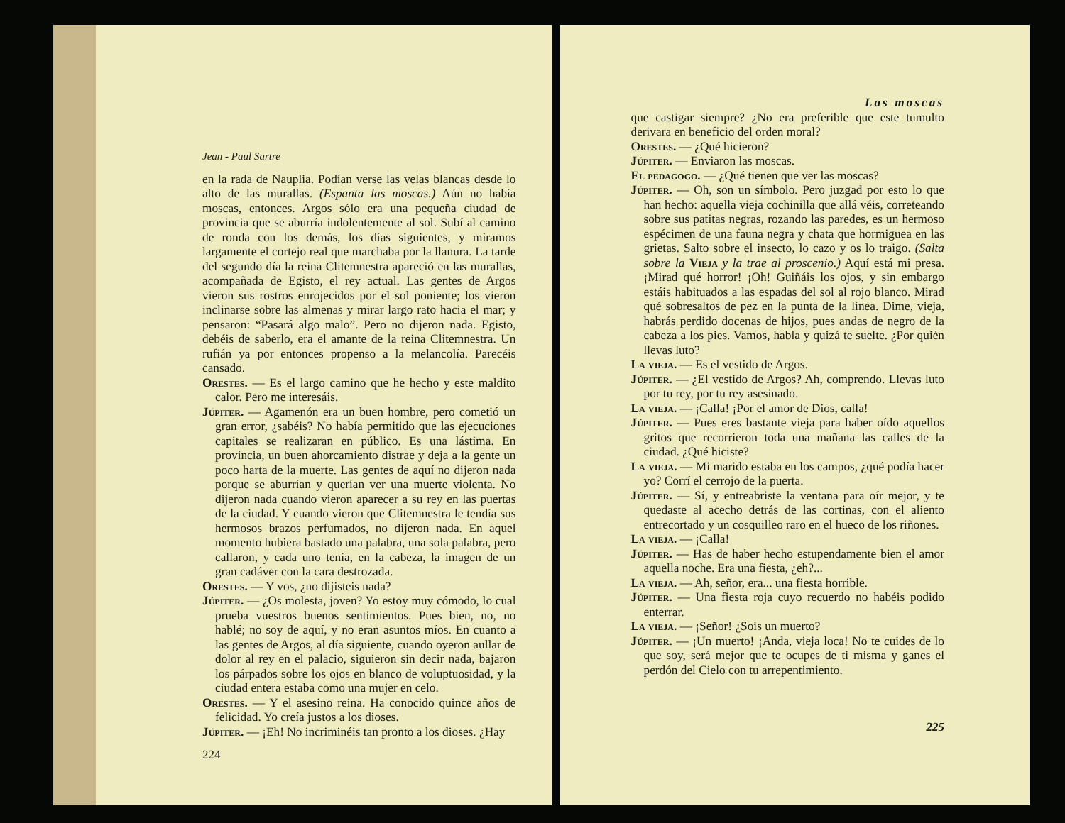Jean - Paul Sartre
en la rada de Nauplia. Podían verse las velas blancas desde lo alto de las murallas. (Espanta las moscas.) Aún no había moscas, entonces. Argos sólo era una pequeña ciudad de provincia que se aburría indolentemente al sol. Subí al camino de ronda con los demás, los días siguientes, y miramos largamente el cortejo real que marchaba por la llanura. La tarde del segundo día la reina Clitemnestra apareció en las murallas, acompañada de Egisto, el rey actual. Las gentes de Argos vieron sus rostros enrojecidos por el sol poniente; los vieron inclinarse sobre las almenas y mirar largo rato hacia el mar; y pensaron: “Pasará algo malo”. Pero no dijeron nada. Egisto, debéis de saberlo, era el amante de la reina Clitemnestra. Un rufián ya por entonces propenso a la melancolía. Parecéis cansado.
Orestes. — Es el largo camino que he hecho y este maldito calor. Pero me interesáis.
Júpiter. — Agamenón era un buen hombre, pero cometió un gran error, ¿sabéis? No había permitido que las ejecuciones capitales se realizaran en público. Es una lástima. En provincia, un buen ahorcamiento distrae y deja a la gente un poco harta de la muerte. Las gentes de aquí no dijeron nada porque se aburrían y querían ver una muerte violenta. No dijeron nada cuando vieron aparecer a su rey en las puertas de la ciudad. Y cuando vieron que Clitemnestra le tendía sus hermosos brazos perfumados, no dijeron nada. En aquel momento hubiera bastado una palabra, una sola palabra, pero callaron, y cada uno tenía, en la cabeza, la imagen de un gran cadáver con la cara destrozada.
Orestes. — Y vos, ¿no dijisteis nada?
Júpiter. — ¿Os molesta, joven? Yo estoy muy cómodo, lo cual prueba vuestros buenos sentimientos. Pues bien, no, no hablé; no soy de aquí, y no eran asuntos míos. En cuanto a las gentes de Argos, al día siguiente, cuando oyeron aullar de dolor al rey en el palacio, siguieron sin decir nada, bajaron los párpados sobre los ojos en blanco de voluptuosidad, y la ciudad entera estaba como una mujer en celo.
Orestes. — Y el asesino reina. Ha conocido quince años de felicidad. Yo creía justos a los dioses.
Júpiter. — ¡Eh! No incriminéis tan pronto a los dioses. ¿Hay
224
Las moscas
que castigar siempre? ¿No era preferible que este tumulto derivara en beneficio del orden moral?
Orestes. — ¿Qué hicieron?
Júpiter. — Enviaron las moscas.
El pedagogo. — ¿Qué tienen que ver las moscas?
Júpiter. — Oh, son un símbolo. Pero juzgad por esto lo que han hecho: aquella vieja cochinilla que allá véis, correteando sobre sus patitas negras, rozando las paredes, es un hermoso espécimen de una fauna negra y chata que hormiguea en las grietas. Salto sobre el insecto, lo cazo y os lo traigo. (Salta sobre la Vieja y la trae al proscenio.) Aquí está mi presa. ¡Mirad qué horror! ¡Oh! Guiñáis los ojos, y sin embargo estáis habituados a las espadas del sol al rojo blanco. Mirad qué sobresaltos de pez en la punta de la línea. Dime, vieja, habrás perdido docenas de hijos, pues andas de negro de la cabeza a los pies. Vamos, habla y quizá te suelte. ¿Por quién llevas luto?
La vieja. — Es el vestido de Argos.
Júpiter. — ¿El vestido de Argos? Ah, comprendo. Llevas luto por tu rey, por tu rey asesinado.
La vieja. — ¡Calla! ¡Por el amor de Dios, calla!
Júpiter. — Pues eres bastante vieja para haber oído aquellos gritos que recorrieron toda una mañana las calles de la ciudad. ¿Qué hiciste?
La vieja. — Mi marido estaba en los campos, ¿qué podía hacer yo? Corrí el cerrojo de la puerta.
Júpiter. — Sí, y entreabriste la ventana para oír mejor, y te quedaste al acecho detrás de las cortinas, con el aliento entrecortado y un cosquilleo raro en el hueco de los riñones.
La vieja. — ¡Calla!
Júpiter. — Has de haber hecho estupendamente bien el amor aquella noche. Era una fiesta, ¿eh?...
La vieja. — Ah, señor, era... una fiesta horrible.
Júpiter. — Una fiesta roja cuyo recuerdo no habéis podido enterrar.
La vieja. — ¡Señor! ¿Sois un muerto?
Júpiter. — ¡Un muerto! ¡Anda, vieja loca! No te cuides de lo que soy, será mejor que te ocupes de ti misma y ganes el perdón del Cielo con tu arrepentimiento.
225